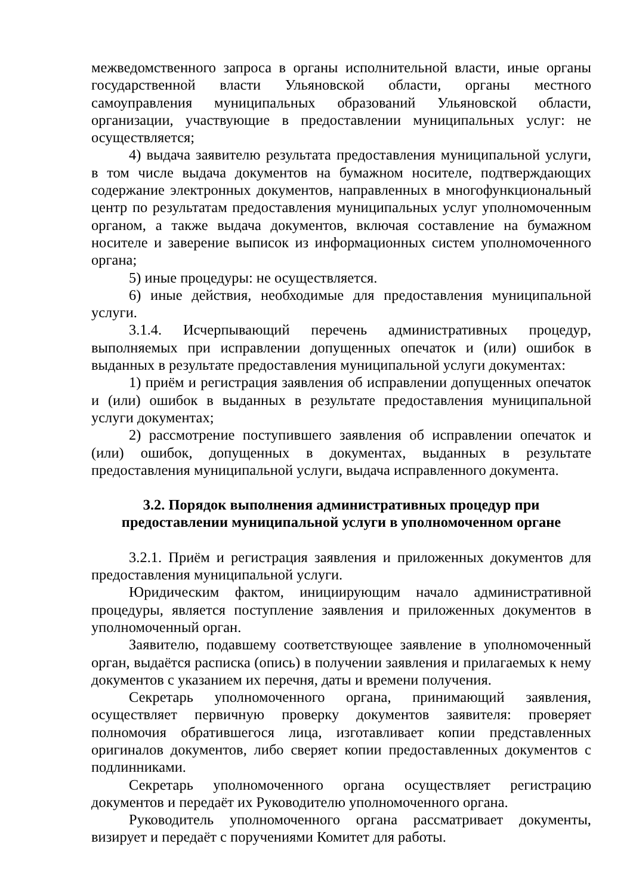межведомственного запроса в органы исполнительной власти, иные органы государственной власти Ульяновской области, органы местного самоуправления муниципальных образований Ульяновской области, организации, участвующие в предоставлении муниципальных услуг: не осуществляется;
4) выдача заявителю результата предоставления муниципальной услуги, в том числе выдача документов на бумажном носителе, подтверждающих содержание электронных документов, направленных в многофункциональный центр по результатам предоставления муниципальных услуг уполномоченным органом, а также выдача документов, включая составление на бумажном носителе и заверение выписок из информационных систем уполномоченного органа;
5) иные процедуры: не осуществляется.
6) иные действия, необходимые для предоставления муниципальной услуги.
3.1.4. Исчерпывающий перечень административных процедур, выполняемых при исправлении допущенных опечаток и (или) ошибок в выданных в результате предоставления муниципальной услуги документах:
1) приём и регистрация заявления об исправлении допущенных опечаток и (или) ошибок в выданных в результате предоставления муниципальной услуги документах;
2) рассмотрение поступившего заявления об исправлении опечаток и (или) ошибок, допущенных в документах, выданных в результате предоставления муниципальной услуги, выдача исправленного документа.
3.2. Порядок выполнения административных процедур при
предоставлении муниципальной услуги в уполномоченном органе
3.2.1. Приём и регистрация заявления и приложенных документов для предоставления муниципальной услуги.
Юридическим фактом, инициирующим начало административной процедуры, является поступление заявления и приложенных документов в уполномоченный орган.
Заявителю, подавшему соответствующее заявление в уполномоченный орган, выдаётся расписка (опись) в получении заявления и прилагаемых к нему документов с указанием их перечня, даты и времени получения.
Секретарь уполномоченного органа, принимающий заявления, осуществляет первичную проверку документов заявителя: проверяет полномочия обратившегося лица, изготавливает копии представленных оригиналов документов, либо сверяет копии предоставленных документов с подлинниками.
Секретарь уполномоченного органа осуществляет регистрацию документов и передаёт их Руководителю уполномоченного органа.
Руководитель уполномоченного органа рассматривает документы, визирует и передаёт с поручениями Комитет для работы.